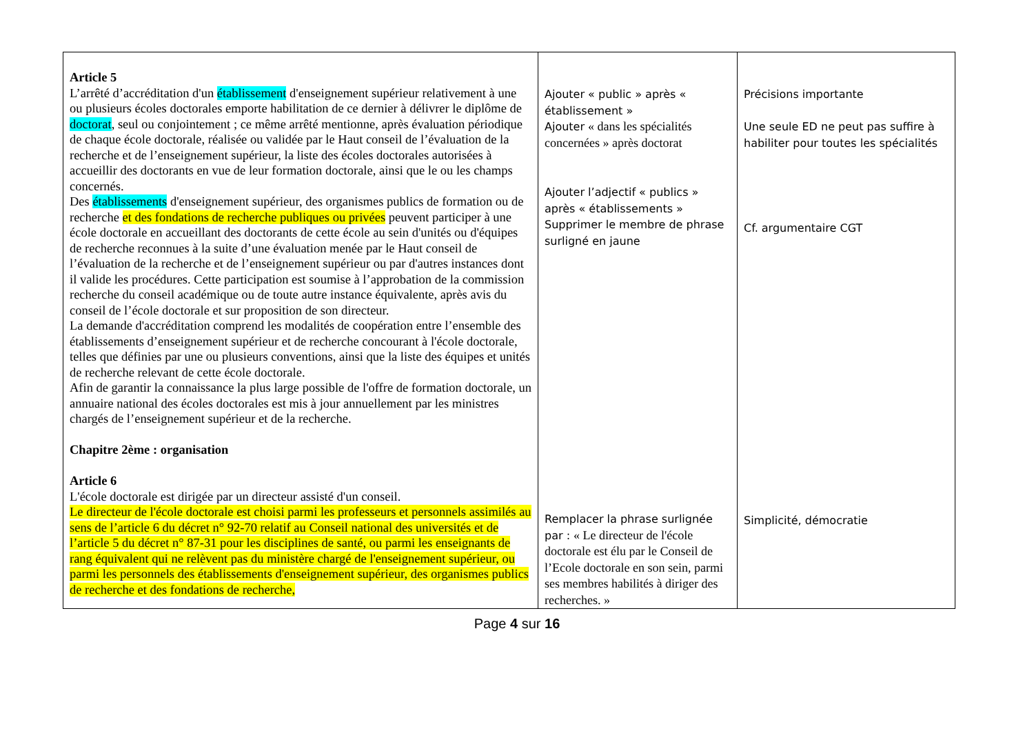| Article 5 L’arrêté d’accréditation d'un établissement d'enseignement supérieur relativement à une ou plusieurs écoles doctorales emporte habilitation de ce dernier à délivrer le diplôme de doctorat , seul ou conjointement ; ce même arrêté mentionne, après évaluation périodique de chaque école doctorale, réalisée ou validée par le Haut conseil de l’évaluation de la recherche et de l’enseignement supérieur, la liste des écoles doctorales autorisées à accueillir des doctorants en vue de leur formation doctorale, ainsi que le ou les champs concernés. Des établissements d'enseignement supérieur, des organismes publics de formation ou de recherche et des fondations de recherche publiques ou privées peuvent participer à une école doctorale en accueillant des doctorants de cette école au sein d'unités ou d'équipes de recherche reconnues à la suite d’une évaluation menée par le Haut conseil de l’évaluation de la recherche et de l’enseignement supérieur ou par d'autres instances dont il valide les procédures. Cette participation est soumise à l’approbation de la commission recherche du conseil académique ou de toute autre instance équivalente, après avis du conseil de l’école doctorale et sur proposition de son directeur. La demande d'accréditation comprend les modalités de coopération entre l’ensemble des établissements d’enseignement supérieur et de recherche concourant à l'école doctorale, telles que définies par une ou plusieurs conventions, ainsi que la liste des équipes et unités de recherche relevant de cette école doctorale. Afin de garantir la connaissance la plus large possible de l'offre de formation doctorale, un annuaire national des écoles doctorales est mis à jour annuellement par les ministres chargés de l’enseignement supérieur et de la recherche. Chapitre 2ème : organisation Article 6 L'école doctorale est dirigée par un directeur assisté d'un conseil. Le directeur de l'école doctorale est choisi parmi les professeurs et personnels assimilés au sens de l’article 6 du décret n° 92-70 relatif au Conseil national des universités et de l’article 5 du décret n° 87-31 pour les disciplines de santé, ou parmi les enseignants de rang équivalent qui ne relèvent pas du ministère chargé de l'enseignement supérieur, ou parmi les personnels des établissements d'enseignement supérieur, des organismes publics de recherche et des fondations de recherche, | Ajouter « public » après « établissement » Ajouter « dans les spécialités concernées » après doctorat Ajouter l’adjectif « publics » après « établissements » Supprimer le membre de phrase surligné en jaune Remplacer la phrase surlignée par : « Le directeur de l'école doctorale est élu par le Conseil de l’Ecole doctorale en son sein, parmi ses membres habilités à diriger des recherches. » | Précisions importante Une seule ED ne peut pas suffire à habiliter pour toutes les spécialités Cf. argumentaire CGT Simplicité, démocratie |
Page 4 sur 16